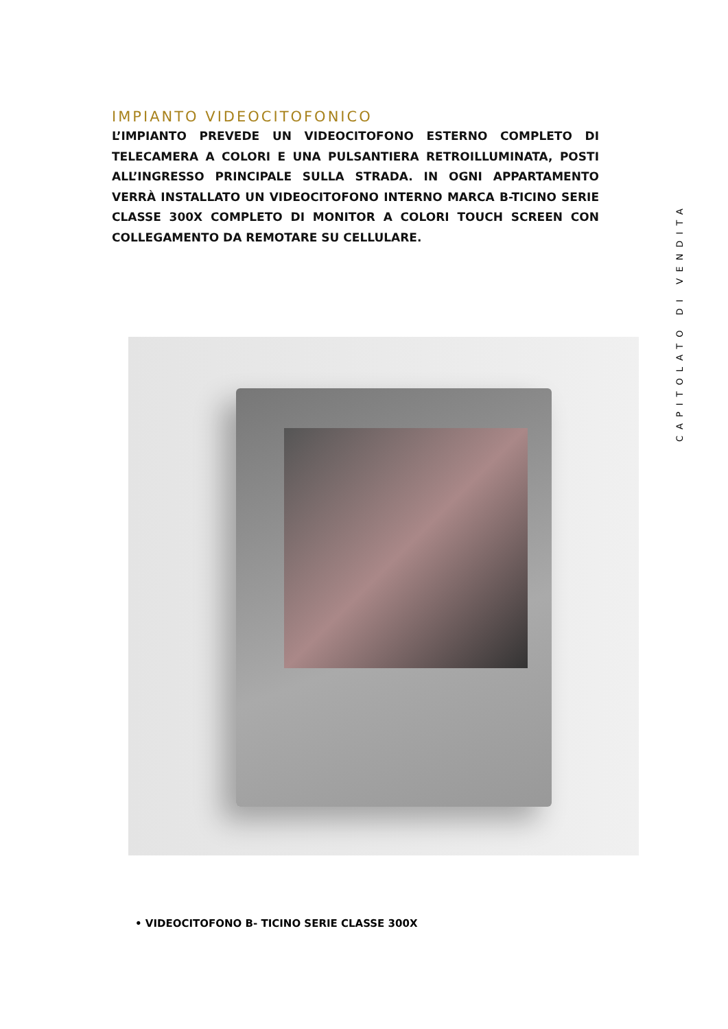IMPIANTO VIDEOCITOFONICO
L’IMPIANTO PREVEDE UN VIDEOCITOFONO ESTERNO COMPLETO DI TELECAMERA A COLORI E UNA PULSANTIERA RETROILLUMINATA, POSTI ALL’INGRESSO PRINCIPALE SULLA STRADA. IN OGNI APPARTAMENTO VERRÀ INSTALLATO UN VIDEOCITOFONO INTERNO MARCA B-TICINO SERIE CLASSE 300X COMPLETO DI MONITOR A COLORI TOUCH SCREEN CON COLLEGAMENTO DA REMOTARE SU CELLULARE.
• VIDEOCITOFONO B- TICINO SERIE CLASSE 300X
CAPITOLATO DI VENDITA